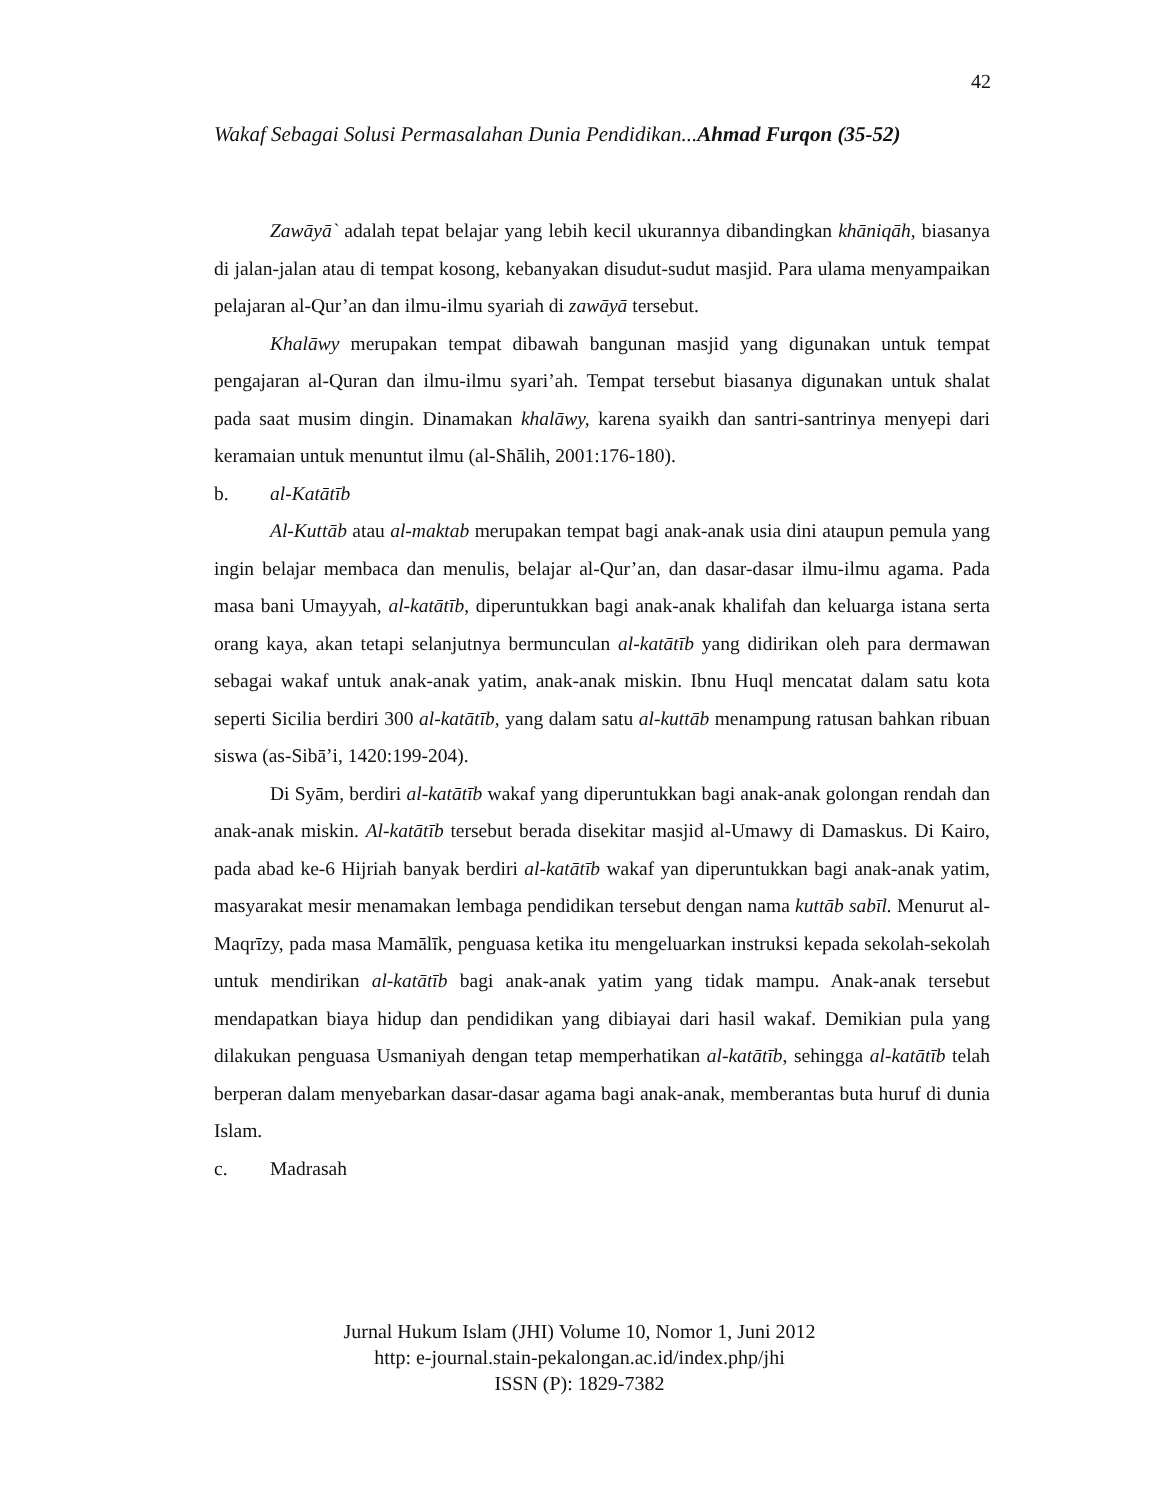42
Wakaf Sebagai Solusi Permasalahan Dunia Pendidikan...Ahmad Furqon (35-52)
Zawāyā` adalah tepat belajar yang lebih kecil ukurannya dibandingkan khāniqāh, biasanya di jalan-jalan atau di tempat kosong, kebanyakan disudut-sudut masjid. Para ulama menyampaikan pelajaran al-Qur’an dan ilmu-ilmu syariah di zawāyā tersebut.
Khalāwy merupakan tempat dibawah bangunan masjid yang digunakan untuk tempat pengajaran al-Quran dan ilmu-ilmu syari’ah. Tempat tersebut biasanya digunakan untuk shalat pada saat musim dingin. Dinamakan khalāwy, karena syaikh dan santri-santrinya menyepi dari keramaian untuk menuntut ilmu (al-Shālih, 2001:176-180).
b. al-Katātīb
Al-Kuttāb atau al-maktab merupakan tempat bagi anak-anak usia dini ataupun pemula yang ingin belajar membaca dan menulis, belajar al-Qur’an, dan dasar-dasar ilmu-ilmu agama. Pada masa bani Umayyah, al-katātīb, diperuntukkan bagi anak-anak khalifah dan keluarga istana serta orang kaya, akan tetapi selanjutnya bermunculan al-katātīb yang didirikan oleh para dermawan sebagai wakaf untuk anak-anak yatim, anak-anak miskin. Ibnu Huql mencatat dalam satu kota seperti Sicilia berdiri 300 al-katātīb, yang dalam satu al-kuttāb menampung ratusan bahkan ribuan siswa (as-Sibā’i, 1420:199-204).
Di Syām, berdiri al-katātīb wakaf yang diperuntukkan bagi anak-anak golongan rendah dan anak-anak miskin. Al-katātīb tersebut berada disekitar masjid al-Umawy di Damaskus. Di Kairo, pada abad ke-6 Hijriah banyak berdiri al-katātīb wakaf yan diperuntukkan bagi anak-anak yatim, masyarakat mesir menamakan lembaga pendidikan tersebut dengan nama kuttāb sabīl. Menurut al-Maqrīzy, pada masa Mamālīk, penguasa ketika itu mengeluarkan instruksi kepada sekolah-sekolah untuk mendirikan al-katātīb bagi anak-anak yatim yang tidak mampu. Anak-anak tersebut mendapatkan biaya hidup dan pendidikan yang dibiayai dari hasil wakaf. Demikian pula yang dilakukan penguasa Usmaniyah dengan tetap memperhatikan al-katātīb, sehingga al-katātīb telah berperan dalam menyebarkan dasar-dasar agama bagi anak-anak, memberantas buta huruf di dunia Islam.
c. Madrasah
Jurnal Hukum Islam (JHI) Volume 10, Nomor 1, Juni 2012
http: e-journal.stain-pekalongan.ac.id/index.php/jhi
ISSN (P): 1829-7382